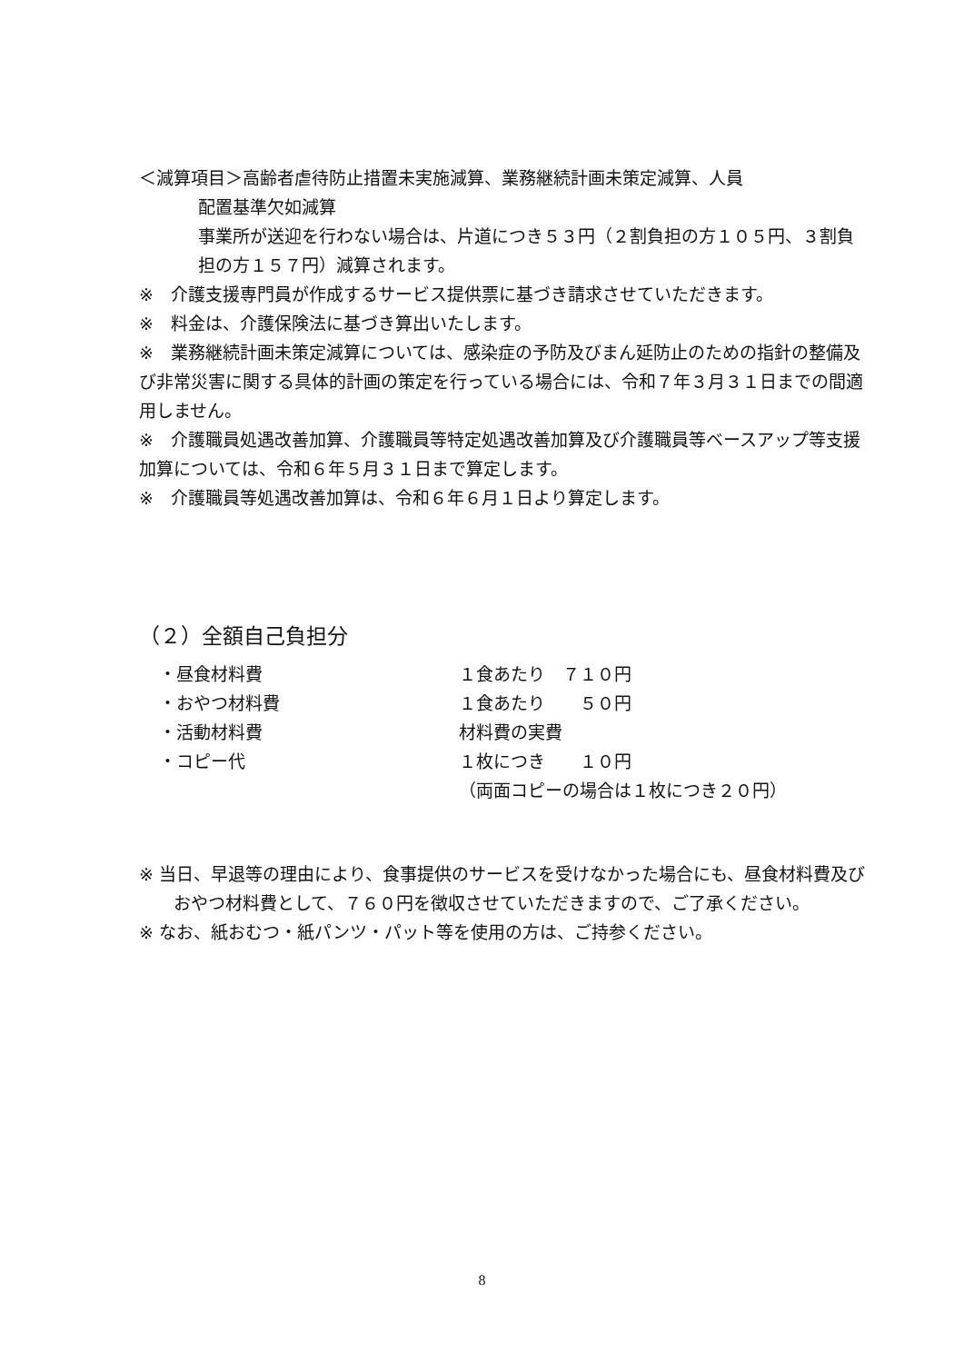＜減算項目＞高齢者虐待防止措置未実施減算、業務継続計画未策定減算、人員
配置基準欠如減算
事業所が送迎を行わない場合は、片道につき５３円（２割負担の方１０５円、３割負担の方１５７円）減算されます。
※　介護支援専門員が作成するサービス提供票に基づき請求させていただきます。
※　料金は、介護保険法に基づき算出いたします。
※　業務継続計画未策定減算については、感染症の予防及びまん延防止のための指針の整備及び非常災害に関する具体的計画の策定を行っている場合には、令和７年３月３１日までの間適用しません。
※　介護職員処遇改善加算、介護職員等特定処遇改善加算及び介護職員等ベースアップ等支援加算については、令和６年５月３１日まで算定します。
※　介護職員等処遇改善加算は、令和６年６月１日より算定します。
（２）全額自己負担分
| ・昼食材料費 | １食あたり ７１０円 |
| ・おやつ材料費 | １食あたり ５０円 |
| ・活動材料費 | 材料費の実費 |
| ・コピー代 | １枚につき １０円 |
| | （両面コピーの場合は１枚につき２０円） |
※ 当日、早退等の理由により、食事提供のサービスを受けなかった場合にも、昼食材料費及びおやつ材料費として、７６０円を徴収させていただきますので、ご了承ください。
※ なお、紙おむつ・紙パンツ・パット等を使用の方は、ご持参ください。
8